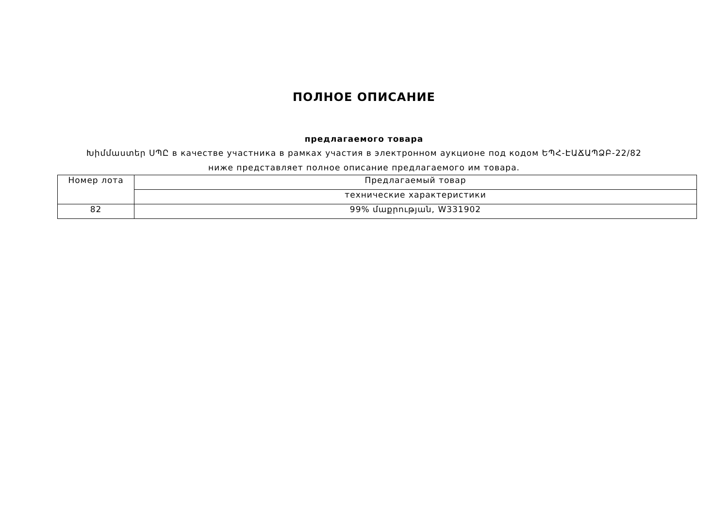ПОЛНОЕ ОПИСАНИЕ
предлагаемого товара
Խիմմաստեր ՍՊԸ в качестве участника в рамках участия в электронном аукционе под кодом ԵՊՀ-ԷԱՃԱՊՁԲ-22/82 ниже представляет полное описание предлагаемого им товара.
| Номер лота | Предлагаемый товар |
| | технические характеристики |
| 82 | 99% մաքրության, W331902 |